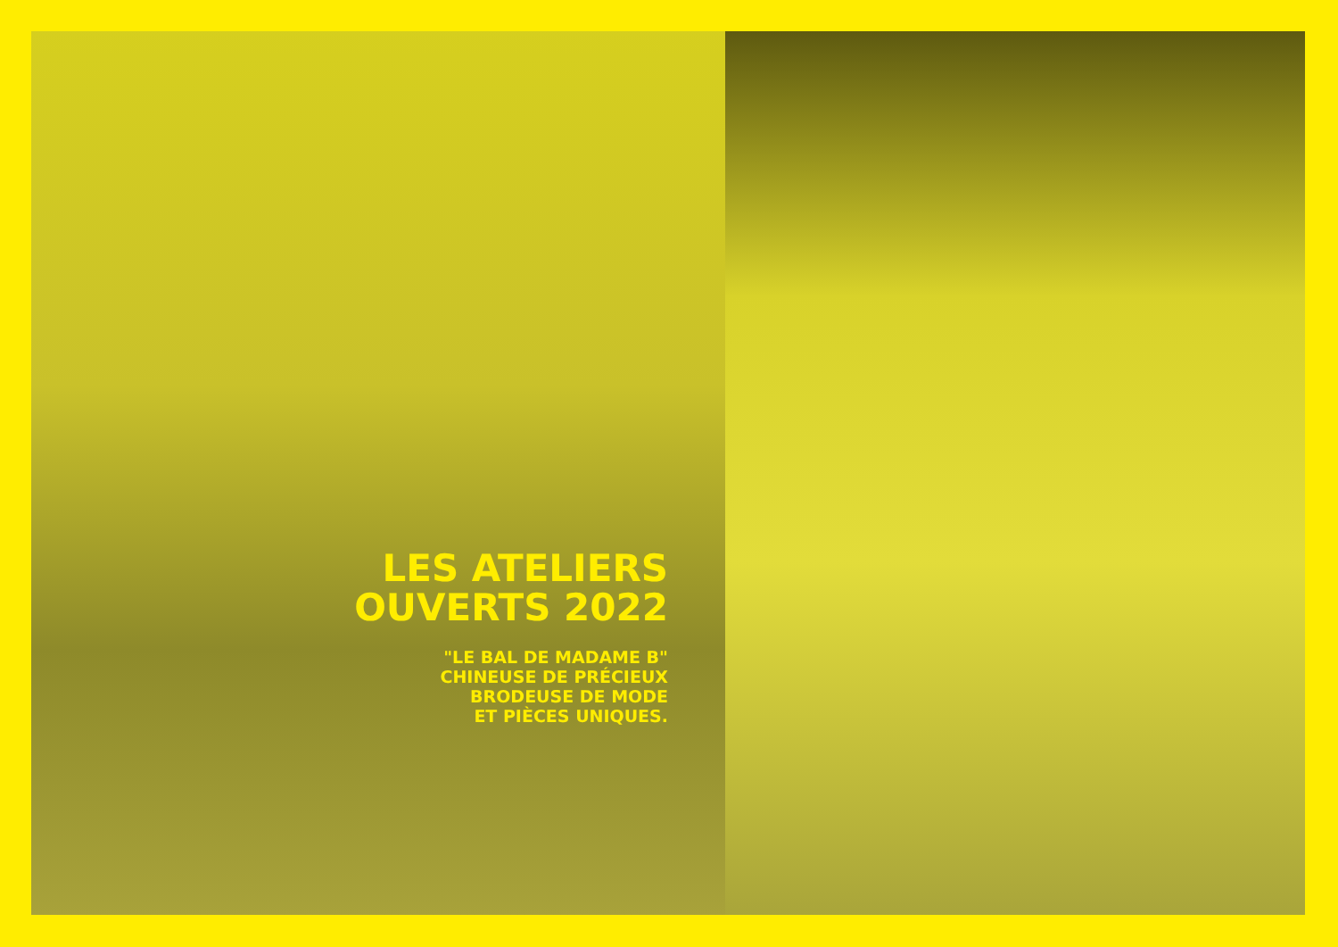LES ATELIERS
OUVERTS 2022
"LE BAL DE MADAME B"
CHINEUSE DE PRÉCIEUX
BRODEUSE DE MODE
ET PIÈCES UNIQUES.